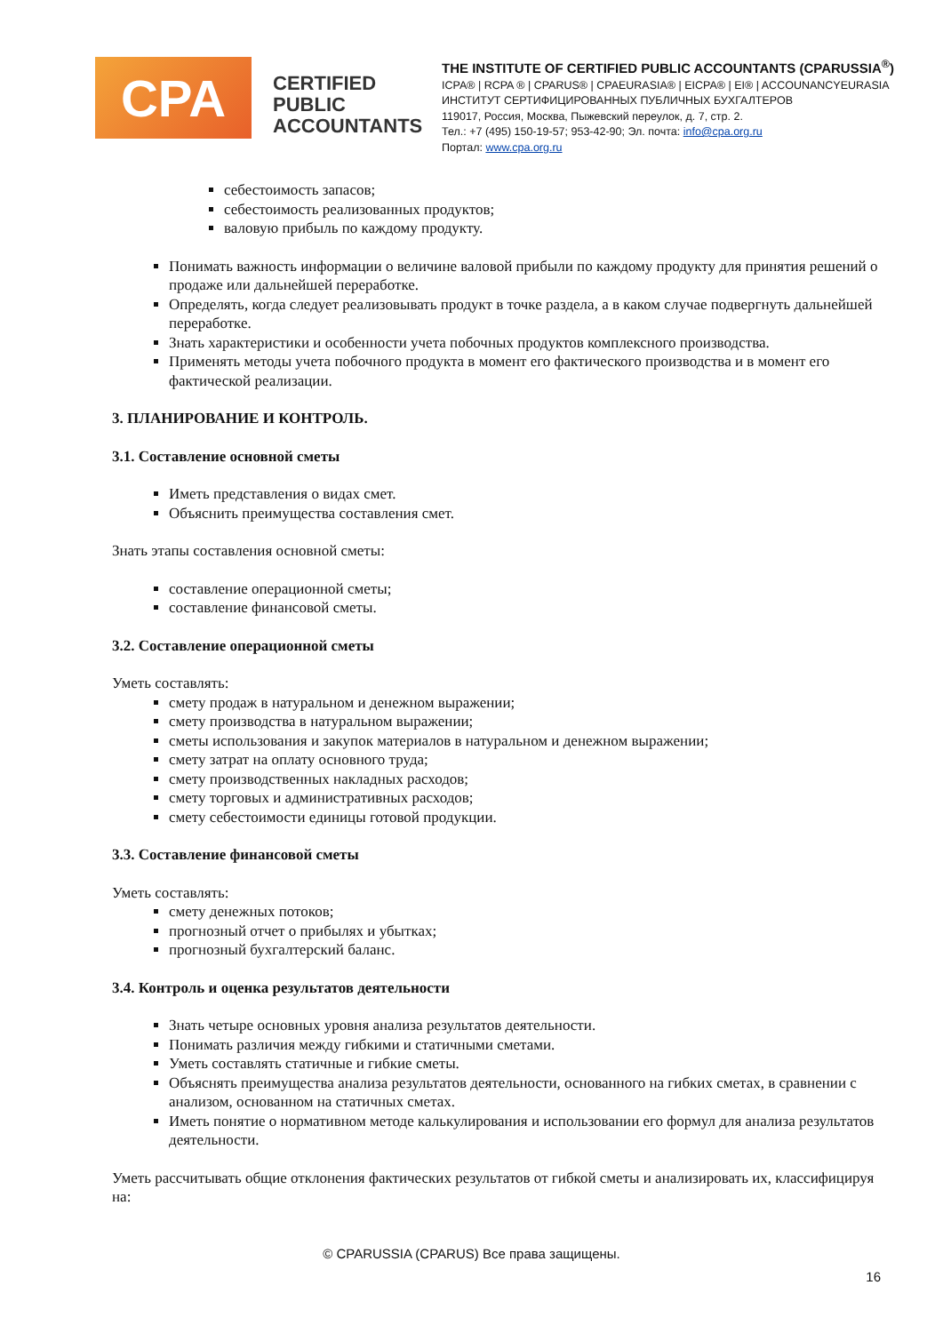CPA
CERTIFIED
PUBLIC
ACCOUNTANTS
THE INSTITUTE OF CERTIFIED PUBLIC ACCOUNTANTS (CPARUSSIA<sup>®</sup>)
ICPA® | RCPA ® | CPARUS® | CPAEURASIA® | EICPA® | EI® | ACCOUNANCYEURASIA
ИНСТИТУТ СЕРТИФИЦИРОВАННЫХ ПУБЛИЧНЫХ БУХГАЛТЕРОВ
119017, Россия, Москва, Пыжевский переулок, д. 7, стр. 2.
Тел.: +7 (495) 150-19-57; 953-42-90; Эл. почта: info@cpa.org.ru
Портал: www.cpa.org.ru
себестоимость запасов;
себестоимость реализованных продуктов;
валовую прибыль по каждому продукту.
Понимать важность информации о величине валовой прибыли по каждому продукту для принятия решений о продаже или дальнейшей переработке.
Определять, когда следует реализовывать продукт в точке раздела, а в каком случае подвергнуть дальнейшей переработке.
Знать характеристики и особенности учета побочных продуктов комплексного производства.
Применять методы учета побочного продукта в момент его фактического производства и в момент его фактической реализации.
3. ПЛАНИРОВАНИЕ И КОНТРОЛЬ.
3.1. Составление основной сметы
Иметь представления о видах смет.
Объяснить преимущества составления смет.
Знать этапы составления основной сметы:
составление операционной сметы;
составление финансовой сметы.
3.2. Составление операционной сметы
Уметь составлять:
смету продаж в натуральном и денежном выражении;
смету производства в натуральном выражении;
сметы использования и закупок материалов в натуральном и денежном выражении;
смету затрат на оплату основного труда;
смету производственных накладных расходов;
смету торговых и административных расходов;
смету себестоимости единицы готовой продукции.
3.3. Составление финансовой сметы
Уметь составлять:
смету денежных потоков;
прогнозный отчет о прибылях и убытках;
прогнозный бухгалтерский баланс.
3.4. Контроль и оценка результатов деятельности
Знать четыре основных уровня анализа результатов деятельности.
Понимать различия между гибкими и статичными сметами.
Уметь составлять статичные и гибкие сметы.
Объяснять преимущества анализа результатов деятельности, основанного на гибких сметах, в сравнении с анализом, основанном на статичных сметах.
Иметь понятие о нормативном методе калькулирования и использовании его формул для анализа результатов деятельности.
Уметь рассчитывать общие отклонения фактических результатов от гибкой сметы и анализировать их, классифицируя на:
© CPARUSSIA (CPARUS) Все права защищены.
16